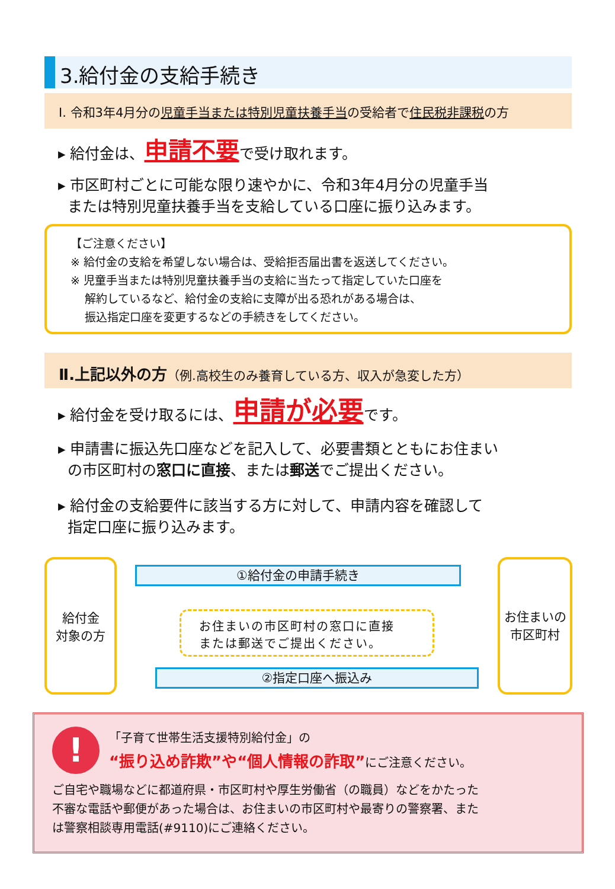3.給付金の支給手続き
Ⅰ. 令和3年4月分の児童手当または特別児童扶養手当の受給者で住民税非課税の方
▸ 給付金は、申請不要で受け取れます。
▸ 市区町村ごとに可能な限り速やかに、令和3年4月分の児童手当
または特別児童扶養手当を支給している口座に振り込みます。
【ご注意ください】
※ 給付金の支給を希望しない場合は、受給拒否届出書を返送してください。
※ 児童手当または特別児童扶養手当の支給に当たって指定していた口座を
解約しているなど、給付金の支給に支障が出る恐れがある場合は、
振込指定口座を変更するなどの手続きをしてください。
Ⅱ.上記以外の方（例.高校生のみ養育している方、収入が急変した方）
▸ 給付金を受け取るには、申請が必要です。
▸ 申請書に振込先口座などを記入して、必要書類とともにお住まい
の市区町村の窓口に直接、または郵送でご提出ください。
▸ 給付金の支給要件に該当する方に対して、申請内容を確認して
指定口座に振り込みます。
給付金
対象の方
①給付金の申請手続き
お住まいの市区町村の窓口に直接
または郵送でご提出ください。
②指定口座へ振込み
お住まいの
市区町村
!
「子育て世帯生活支援特別給付金」の
“振り込め詐欺”や“個人情報の詐取”にご注意ください。
ご自宅や職場などに都道府県・市区町村や厚生労働省（の職員）などをかたった
不審な電話や郵便があった場合は、お住まいの市区町村や最寄りの警察署、また
は警察相談専用電話(#9110)にご連絡ください。